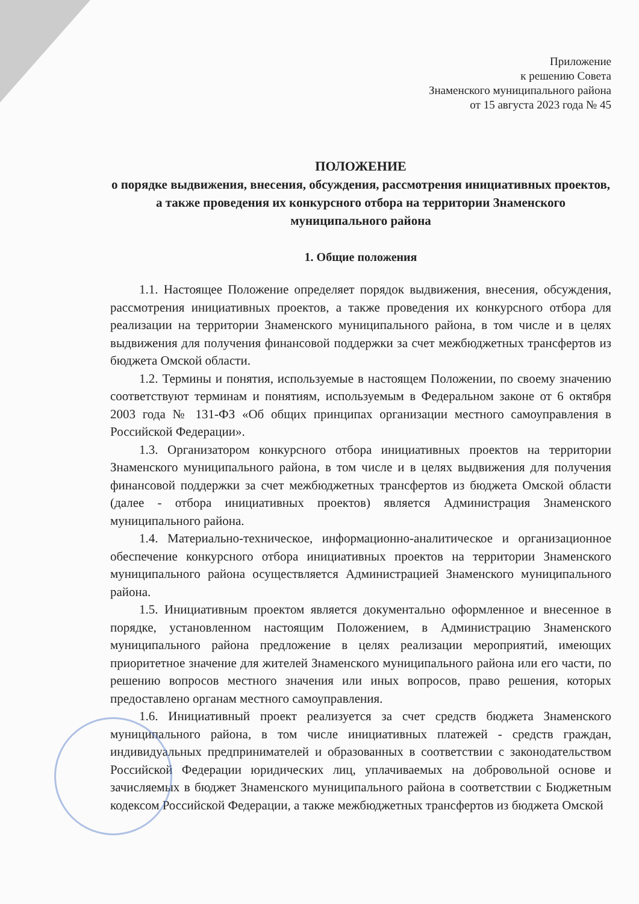Приложение
к решению Совета
Знаменского муниципального района
от 15 августа 2023 года № 45
ПОЛОЖЕНИЕ
о порядке выдвижения, внесения, обсуждения, рассмотрения инициативных проектов, а также проведения их конкурсного отбора на территории Знаменского муниципального района
1. Общие положения
1.1. Настоящее Положение определяет порядок выдвижения, внесения, обсуждения, рассмотрения инициативных проектов, а также проведения их конкурсного отбора для реализации на территории Знаменского муниципального района, в том числе и в целях выдвижения для получения финансовой поддержки за счет межбюджетных трансфертов из бюджета Омской области.
1.2. Термины и понятия, используемые в настоящем Положении, по своему значению соответствуют терминам и понятиям, используемым в Федеральном законе от 6 октября 2003 года № 131-ФЗ «Об общих принципах организации местного самоуправления в Российской Федерации».
1.3. Организатором конкурсного отбора инициативных проектов на территории Знаменского муниципального района, в том числе и в целях выдвижения для получения финансовой поддержки за счет межбюджетных трансфертов из бюджета Омской области (далее - отбора инициативных проектов) является Администрация Знаменского муниципального района.
1.4. Материально-техническое, информационно-аналитическое и организационное обеспечение конкурсного отбора инициативных проектов на территории Знаменского муниципального района осуществляется Администрацией Знаменского муниципального района.
1.5. Инициативным проектом является документально оформленное и внесенное в порядке, установленном настоящим Положением, в Администрацию Знаменского муниципального района предложение в целях реализации мероприятий, имеющих приоритетное значение для жителей Знаменского муниципального района или его части, по решению вопросов местного значения или иных вопросов, право решения, которых предоставлено органам местного самоуправления.
1.6. Инициативный проект реализуется за счет средств бюджета Знаменского муниципального района, в том числе инициативных платежей - средств граждан, индивидуальных предпринимателей и образованных в соответствии с законодательством Российской Федерации юридических лиц, уплачиваемых на добровольной основе и зачисляемых в бюджет Знаменского муниципального района в соответствии с Бюджетным кодексом Российской Федерации, а также межбюджетных трансфертов из бюджета Омской